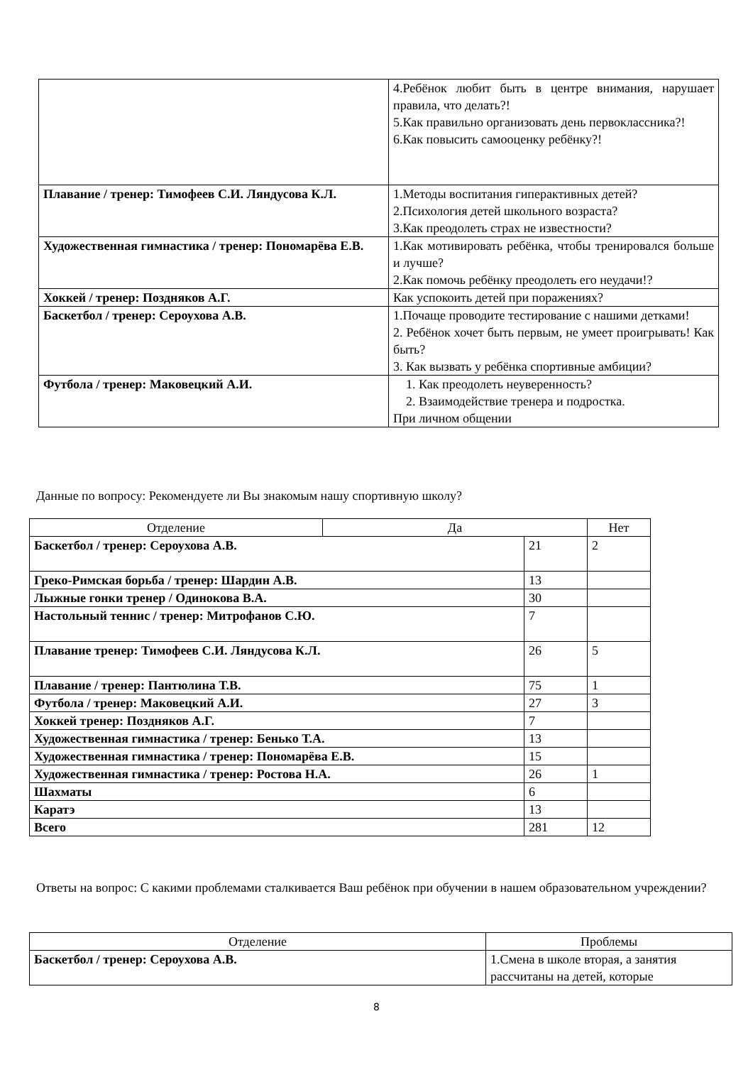| | 4.Ребёнок любит быть в центре внимания, нарушает правила, что делать?! 5.Как правильно организовать день первоклассника?! 6.Как повысить самооценку ребёнку?! |
| Плавание / тренер: Тимофеев С.И. Ляндусова К.Л. | 1.Методы воспитания гиперактивных детей? 2.Психология детей школьного возраста? 3.Как преодолеть страх не известности? |
| Художественная гимнастика / тренер: Пономарёва Е.В. | 1.Как мотивировать ребёнка, чтобы тренировался больше и лучше? 2.Как помочь ребёнку преодолеть его неудачи!? |
| Хоккей / тренер: Поздняков А.Г. | Как успокоить детей при поражениях? |
| Баскетбол / тренер: Сероухова А.В. | 1.Почаще проводите тестирование с нашими детками! 2. Ребёнок хочет быть первым, не умеет проигрывать! Как быть? 3. Как вызвать у ребёнка спортивные амбиции? |
| Футбола / тренер: Маковецкий А.И. | 1. Как преодолеть неуверенность? 2. Взаимодействие тренера и подростка. При личном общении |
Данные по вопросу: Рекомендуете ли Вы знакомым нашу спортивную школу?
| Отделение | Да | | Нет |
| --- | --- | --- | --- |
| Баскетбол / тренер: Сероухова А.В. | | 21 | 2 |
| Греко-Римская борьба / тренер: Шардин А.В. | | 13 | |
| Лыжные гонки тренер / Одинокова В.А. | | 30 | |
| Настольный теннис / тренер: Митрофанов С.Ю. | | 7 | |
| Плавание тренер: Тимофеев С.И. Ляндусова К.Л. | | 26 | 5 |
| Плавание / тренер: Пантюлина Т.В. | | 75 | 1 |
| Футбола / тренер: Маковецкий А.И. | | 27 | 3 |
| Хоккей тренер: Поздняков А.Г. | | 7 | |
| Художественная гимнастика / тренер: Бенько Т.А. | | 13 | |
| Художественная гимнастика / тренер: Пономарёва Е.В. | | 15 | |
| Художественная гимнастика / тренер: Ростова Н.А. | | 26 | 1 |
| Шахматы | | 6 | |
| Каратэ | | 13 | |
| Всего | | 281 | 12 |
Ответы на вопрос: С какими проблемами сталкивается Ваш ребёнок при обучении в нашем образовательном учреждении?
| Отделение | Проблемы |
| --- | --- |
| Баскетбол / тренер: Сероухова А.В. | 1.Смена в школе вторая, а занятия рассчитаны на детей, которые |
8